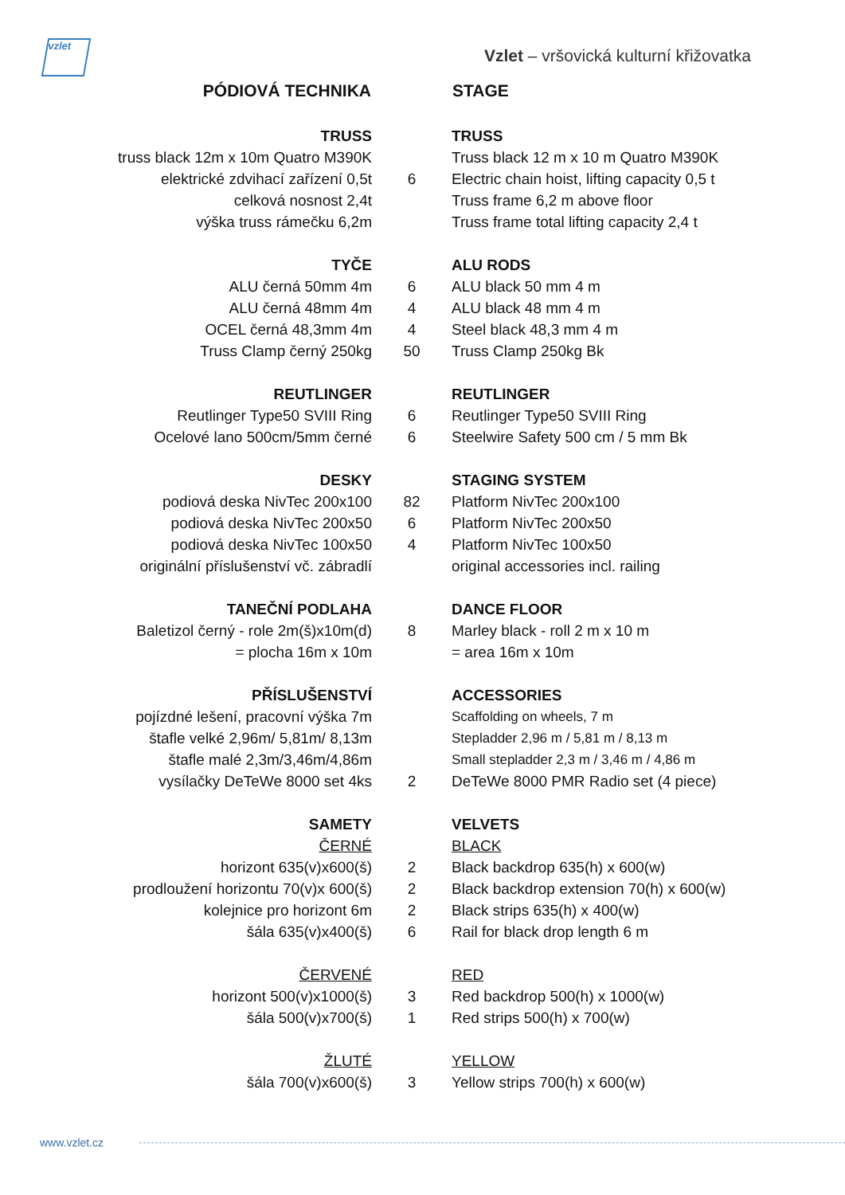vzlet
Vzlet – vršovická kulturní křižovatka
| PÓDIOVÁ TECHNIKA | | STAGE |
| TRUSS | | TRUSS |
| truss black 12m x 10m Quatro M390K | | Truss black 12 m x 10 m Quatro M390K |
| elektrické zdvihací zařízení 0,5t | 6 | Electric chain hoist, lifting capacity 0,5 t |
| celková nosnost 2,4t | | Truss frame 6,2 m above floor |
| výška truss rámečku 6,2m | | Truss frame total lifting capacity 2,4 t |
| TYČE | | ALU RODS |
| ALU černá 50mm 4m | 6 | ALU black 50 mm 4 m |
| ALU černá 48mm 4m | 4 | ALU black 48 mm 4 m |
| OCEL černá 48,3mm 4m | 4 | Steel black 48,3 mm 4 m |
| Truss Clamp černý 250kg | 50 | Truss Clamp 250kg Bk |
| REUTLINGER | | REUTLINGER |
| Reutlinger Type50 SVIII Ring | 6 | Reutlinger Type50 SVIII Ring |
| Ocelové lano 500cm/5mm černé | 6 | Steelwire Safety 500 cm / 5 mm Bk |
| DESKY | | STAGING SYSTEM |
| podiová deska NivTec 200x100 | 82 | Platform NivTec 200x100 |
| podiová deska NivTec 200x50 | 6 | Platform NivTec 200x50 |
| podiová deska NivTec 100x50 | 4 | Platform NivTec 100x50 |
| originální příslušenství vč. zábradlí | | original accessories incl. railing |
| TANEČNÍ PODLAHA | | DANCE FLOOR |
| Baletizol černý - role 2m(š)x10m(d) | 8 | Marley black - roll 2 m x 10 m |
| = plocha 16m x 10m | | = area 16m x 10m |
| PŘÍSLUŠENSTVÍ | | ACCESSORIES |
| pojízdné lešení, pracovní výška 7m | | Scaffolding on wheels, 7 m |
| štafle velké 2,96m/ 5,81m/ 8,13m | | Stepladder 2,96 m / 5,81 m / 8,13 m |
| štafle malé 2,3m/3,46m/4,86m | | Small stepladder 2,3 m / 3,46 m / 4,86 m |
| vysílačky DeTeWe 8000 set 4ks | 2 | DeTeWe 8000 PMR Radio set (4 piece) |
| SAMETY | | VELVETS |
| ČERNÉ | | BLACK |
| horizont 635(v)x600(š) | 2 | Black backdrop 635(h) x 600(w) |
| prodloužení horizontu 70(v)x 600(š) | 2 | Black backdrop extension 70(h) x 600(w) |
| kolejnice pro horizont 6m | 2 | Black strips 635(h) x 400(w) |
| šála 635(v)x400(š) | 6 | Rail for black drop length 6 m |
| ČERVENÉ | | RED |
| horizont 500(v)x1000(š) | 3 | Red backdrop 500(h) x 1000(w) |
| šála 500(v)x700(š) | 1 | Red strips 500(h) x 700(w) |
| ŽLUTÉ | | YELLOW |
| šála 700(v)x600(š) | 3 | Yellow strips 700(h) x 600(w) |
www.vzlet.cz